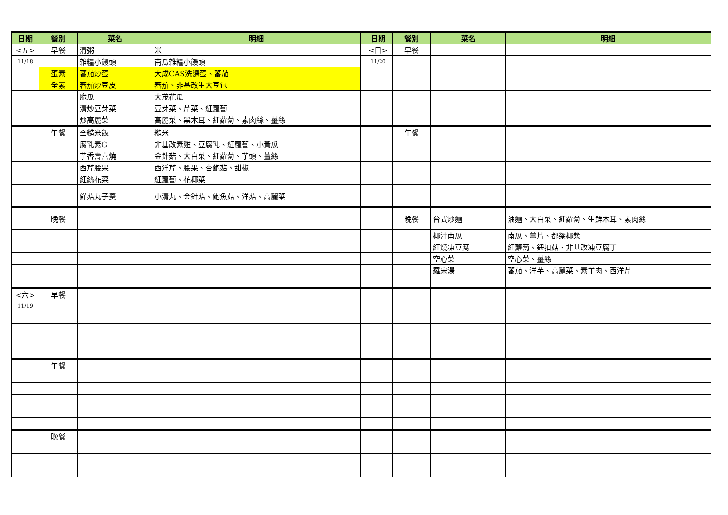| 日期 | 餐別 | 菜名 | 明細 | | 日期 | 餐別 | 菜名 | 明細 |
| --- | --- | --- | --- | --- | --- | --- | --- | --- |
| <五> | 早餐 | 清粥 | 米 | | <日> | 早餐 | | |
| 11/18 | | 雜糧小饅頭 | 南瓜雜糧小饅頭 | | 11/20 | | | |
| | 蛋素 | 蕃茄炒蛋 | 大成CAS洗選蛋、蕃茄 | | | | | |
| | 全素 | 蕃茄炒豆皮 | 蕃茄、非基改生大豆包 | | | | | |
| | | 脆瓜 | 大茂花瓜 | | | | | |
| | | 清炒豆芽菜 | 豆芽菜、芹菜、紅蘿蔔 | | | | | |
| | | 炒高麗菜 | 高麗菜、黑木耳、紅蘿蔔、素肉絲、薑絲 | | | | | |
| | 午餐 | 全糙米飯 | 糙米 | | | 午餐 | | |
| | | 腐乳素G | 非基改素雞、豆腐乳、紅蘿蔔、小黃瓜 | | | | | |
| | | 芋香壽喜燒 | 金針菇、大白菜、紅蘿蔔、芋頭、薑絲 | | | | | |
| | | 西芹腰果 | 西洋芹、腰果、杏鮑菇、甜椒 | | | | | |
| | | 紅絲花菜 | 紅蘿蔔、花椰菜 | | | | | |
| | | 鮮菇丸子羹 | 小清丸、金針菇、鮑魚菇、洋菇、高麗菜 | | | | | |
| | 晚餐 | | | | | 晚餐 | 台式炒麵 | 油麵、大白菜、紅蘿蔔、生鮮木耳、素肉絲 |
| | | | | | | | 椰汁南瓜 | 南瓜、薑片、都梁椰漿 |
| | | | | | | | 紅燒凍豆腐 | 紅蘿蔔、鈕扣菇、非基改凍豆腐丁 |
| | | | | | | | 空心菜 | 空心菜、薑絲 |
| | | | | | | | 羅宋湯 | 蕃茄、洋芋、高麗菜、素羊肉、西洋芹 |
| <六> | 早餐 | | | | | | | |
| 11/19 | | | | | | | | |
| | 午餐 | | | | | | | |
| | 晚餐 | | | | | | | |